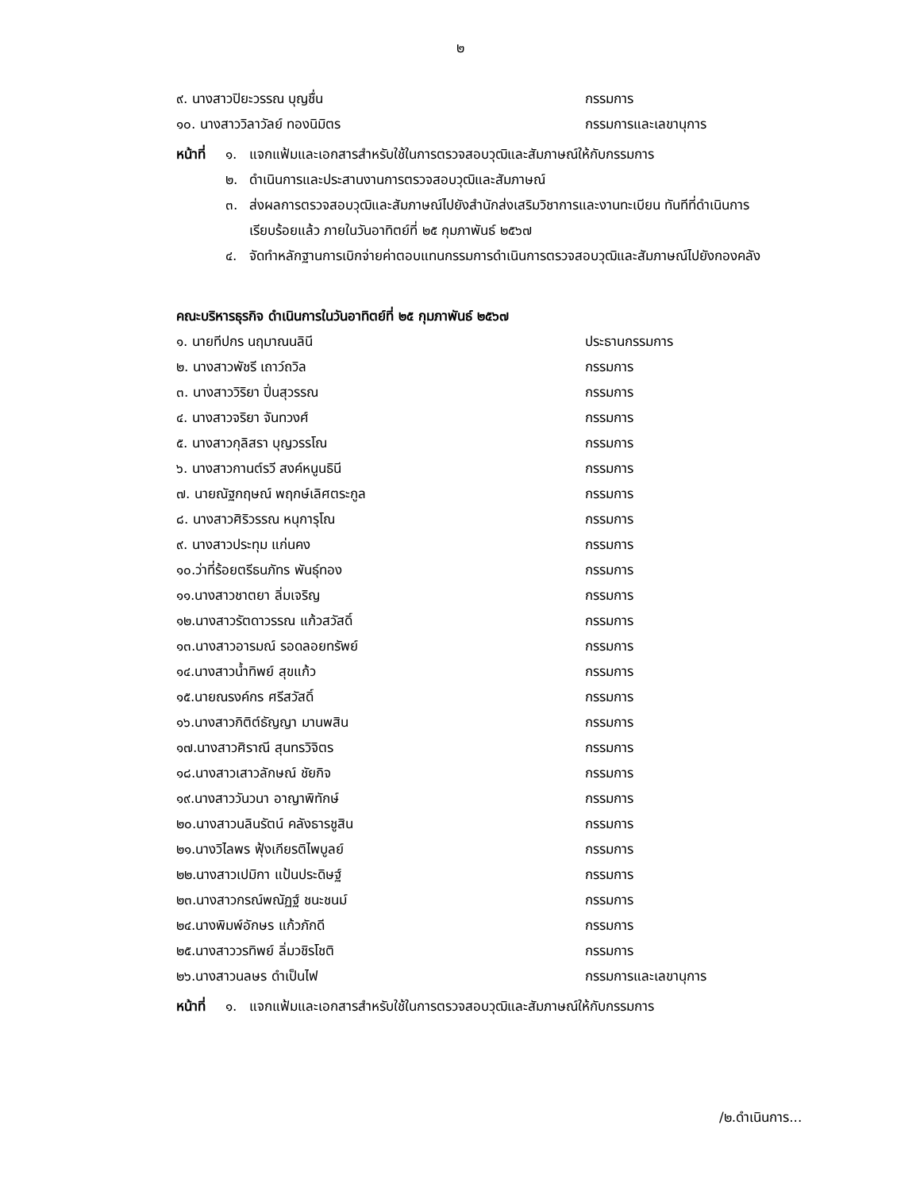๒
๙. นางสาวปิยะวรรณ บุญชื่น กรรมการ
๑๐. นางสาววิลาวัลย์ ทองนิมิตร กรรมการและเลขานุการ
หน้าที่
๑. แจกแฟ้มและเอกสารสำหรับใช้ในการตรวจสอบวุฒิและสัมภาษณ์ให้กับกรรมการ
๒. ดำเนินการและประสานงานการตรวจสอบวุฒิและสัมภาษณ์
๓. ส่งผลการตรวจสอบวุฒิและสัมภาษณ์ไปยังสำนักส่งเสริมวิชาการและงานทะเบียน ทันทีที่ดำเนินการเรียบร้อยแล้ว ภายในวันอาทิตย์ที่ ๒๕ กุมภาพันธ์ ๒๕๖๗
๔. จัดทำหลักฐานการเบิกจ่ายค่าตอบแทนกรรมการดำเนินการตรวจสอบวุฒิและสัมภาษณ์ไปยังกองคลัง
คณะบริหารธุรกิจ ดำเนินการในวันอาทิตย์ที่ ๒๕ กุมภาพันธ์ ๒๕๖๗
๑. นายทีปกร นฤมาณนลินี ประธานกรรมการ
๒. นางสาวพัชรี เถาว์ถวิล กรรมการ
๓. นางสาววิริยา ปิ่นสุวรรณ กรรมการ
๔. นางสาวจริยา จันทวงศ์ กรรมการ
๕. นางสาวกุลิสรา บุญวรรโณ กรรมการ
๖. นางสาวกานต์รวี สงค์หนูนธินี กรรมการ
๗. นายณัฐกฤษณ์ พฤกษ์เลิศตระกูล กรรมการ
๘. นางสาวศิริวรรณ หนุการุโณ กรรมการ
๙. นางสาวประทุม แก่นคง กรรมการ
๑๐.ว่าที่ร้อยตรีธนภัทร พันธุ์ทอง กรรมการ
๑๑.นางสาวชาตยา ลิ่มเจริญ กรรมการ
๑๒.นางสาวรัตดาวรรณ แก้วสวัสดิ์ กรรมการ
๑๓.นางสาวอารมณ์ รอดลอยทรัพย์ กรรมการ
๑๔.นางสาวน้ำทิพย์ สุขแก้ว กรรมการ
๑๕.นายณรงค์กร ศรีสวัสดิ์ กรรมการ
๑๖.นางสาวกิติต์ธัญญา มานพสิน กรรมการ
๑๗.นางสาวศิราณี สุนทรวิจิตร กรรมการ
๑๘.นางสาวเสาวลักษณ์ ชัยกิจ กรรมการ
๑๙.นางสาววันวนา อาญาพิทักษ์ กรรมการ
๒๐.นางสาวนลินรัตน์ คลังธารชูสิน กรรมการ
๒๑.นางวิไลพร ฟุ้งเกียรติไพบูลย์ กรรมการ
๒๒.นางสาวเปมิกา แป้นประดิษฐ์ กรรมการ
๒๓.นางสาวกรณ์พณัฏฐ์ ชนะชนม์ กรรมการ
๒๔.นางพิมพ์อักษร แก้วภักดี กรรมการ
๒๕.นางสาววรทิพย์ ลิ่มวชิรโชติ กรรมการ
๒๖.นางสาวนลษร ดำเป็นไฟ กรรมการและเลขานุการ
หน้าที่
๑. แจกแฟ้มและเอกสารสำหรับใช้ในการตรวจสอบวุฒิและสัมภาษณ์ให้กับกรรมการ
/๒.ดำเนินการ...